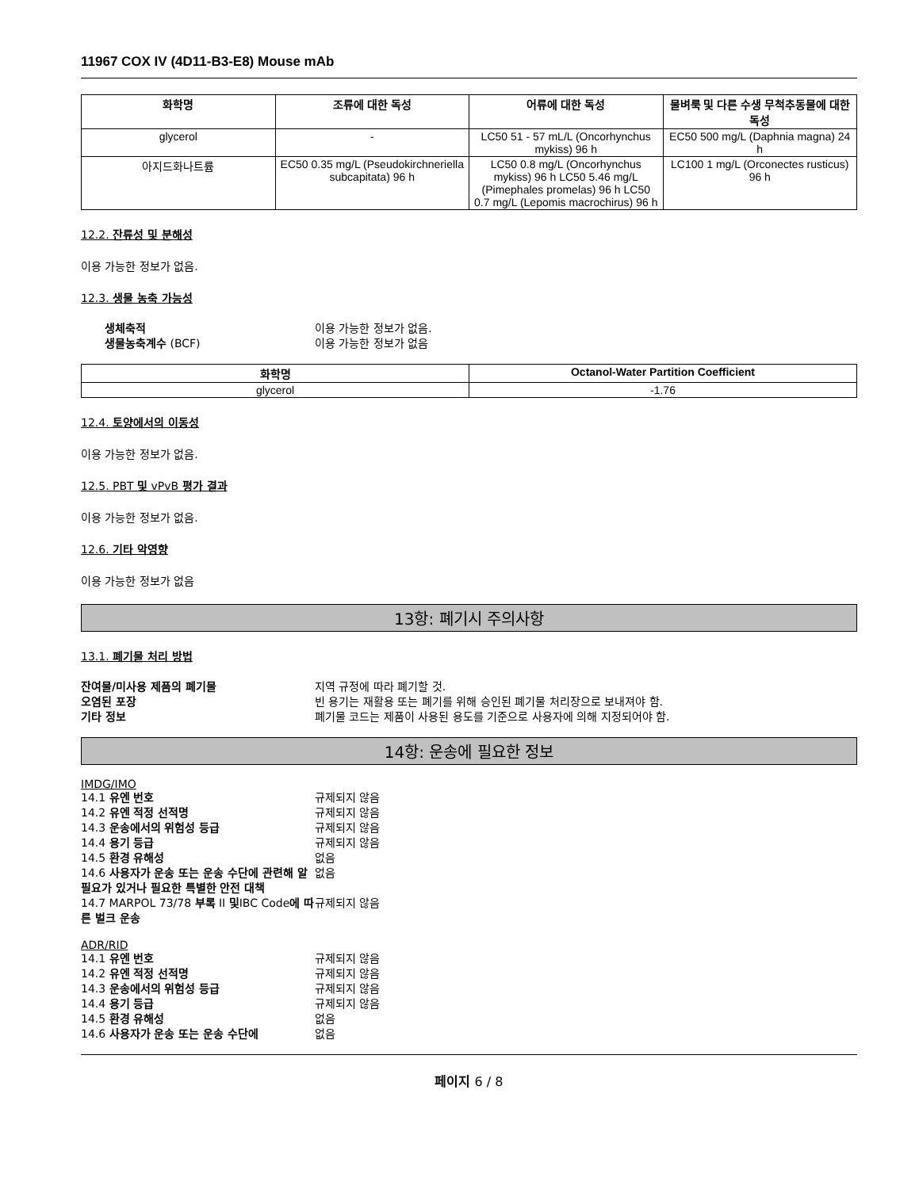11967 COX IV (4D11-B3-E8) Mouse mAb
| 화학명 | 조류에 대한 독성 | 어류에 대한 독성 | 물벼룩 및 다른 수생 무척추동물에 대한 독성 |
| --- | --- | --- | --- |
| glycerol | - | LC50 51 - 57 mL/L (Oncorhynchus mykiss) 96 h | EC50 500 mg/L (Daphnia magna) 24 h |
| 아지드화나트륨 | EC50 0.35 mg/L (Pseudokirchneriella subcapitata) 96 h | LC50 0.8 mg/L (Oncorhynchus mykiss) 96 h LC50 5.46 mg/L (Pimephales promelas) 96 h LC50 0.7 mg/L (Lepomis macrochirus) 96 h | LC100 1 mg/L (Orconectes rusticus) 96 h |
12.2. 잔류성 및 분해성
이용 가능한 정보가 없음.
12.3. 생물 농축 가능성
생체축적 이용 가능한 정보가 없음. 생물농축계수 (BCF) 이용 가능한 정보가 없음
| 화학명 | Octanol-Water Partition Coefficient |
| --- | --- |
| glycerol | -1.76 |
12.4. 토양에서의 이동성
이용 가능한 정보가 없음.
12.5. PBT 및 vPvB 평가 결과
이용 가능한 정보가 없음.
12.6. 기타 악영향
이용 가능한 정보가 없음
13항: 폐기시 주의사항
13.1. 폐기물 처리 방법
잔여물/미사용 제품의 폐기물 지역 규정에 따라 폐기할 것. 오염된 포장 빈 용기는 재활용 또는 폐기를 위해 승인된 폐기물 처리장으로 보내져야 함. 기타 정보 폐기물 코드는 제품이 사용된 용도를 기준으로 사용자에 의해 지정되어야 함.
14항: 운송에 필요한 정보
IMDG/IMO
14.1 유엔 번호 규제되지 않음 14.2 유엔 적정 선적명 규제되지 않음 14.3 운송에서의 위험성 등급 규제되지 않음 14.4 용기 등급 규제되지 않음 14.5 환경 유해성 없음 14.6 사용자가 운송 또는 운송 수단에 관련해 알 필요가 있거나 필요한 특별한 안전 대책 없음 14.7 MARPOL 73/78 부록 II 및IBC Code에 따른 벌크 운송 규제되지 않음
ADR/RID
14.1 유엔 번호 규제되지 않음 14.2 유엔 적정 선적명 규제되지 않음 14.3 운송에서의 위험성 등급 규제되지 않음 14.4 용기 등급 규제되지 않음 14.5 환경 유해성 없음 14.6 사용자가 운송 또는 운송 수단에 없음
페이지 6 / 8